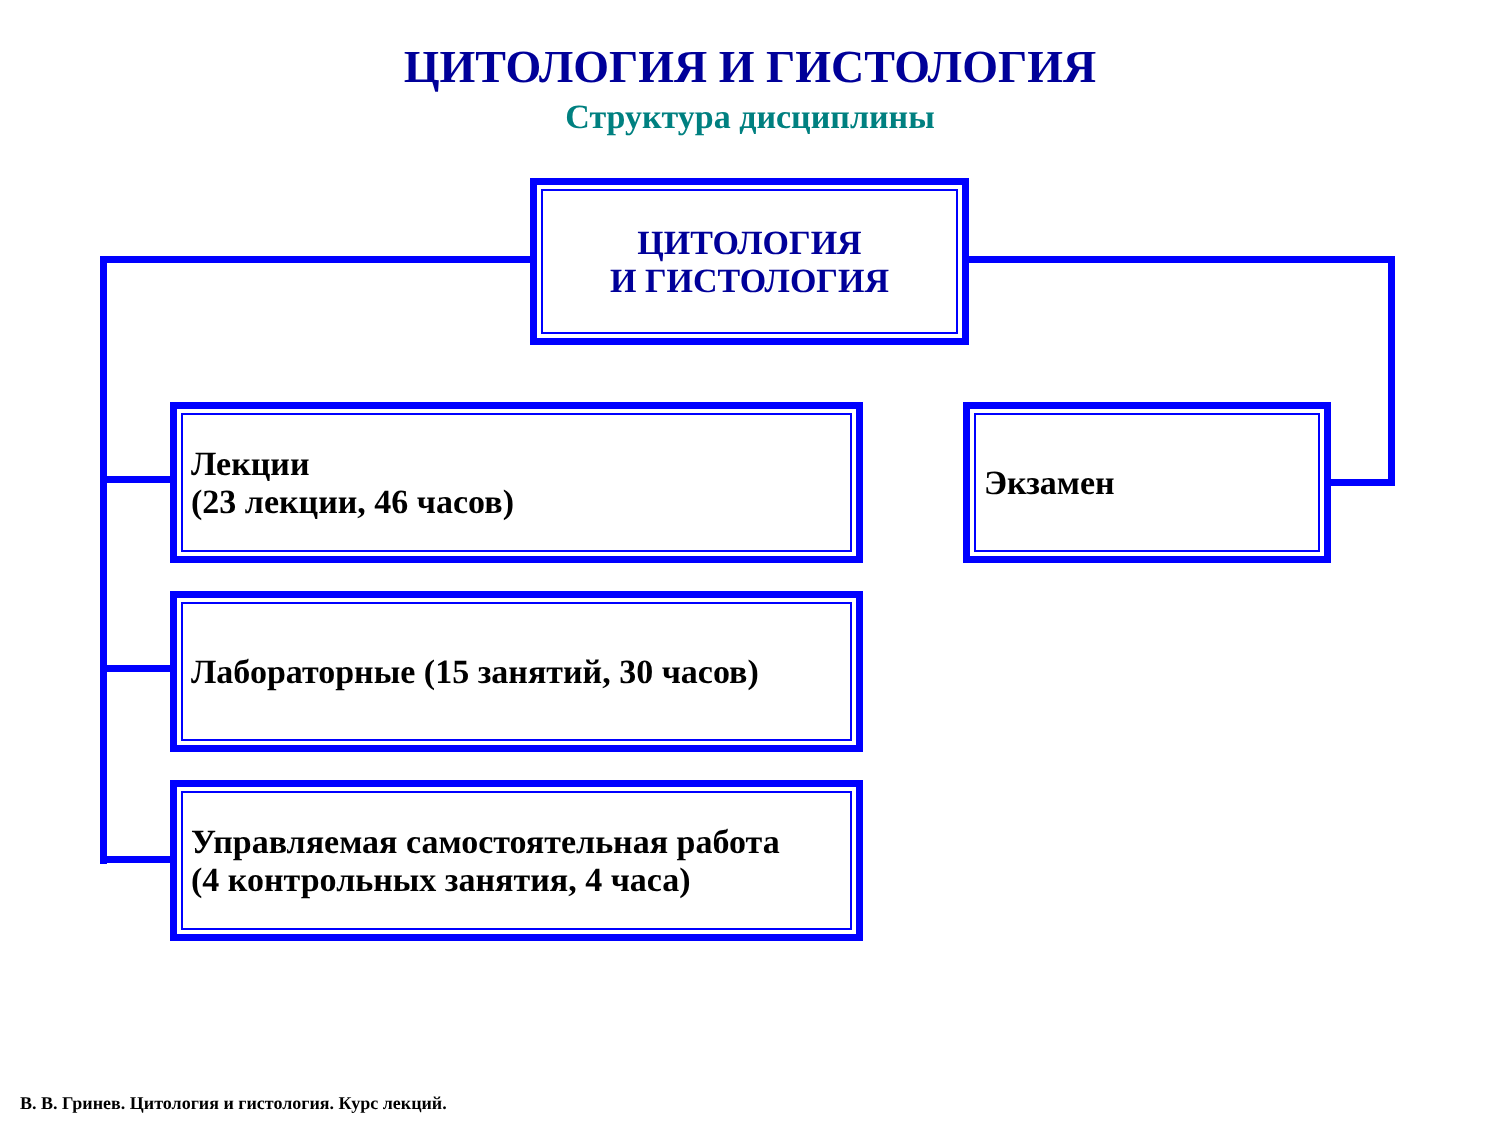ЦИТОЛОГИЯ И ГИСТОЛОГИЯ
Структура дисциплины
ЦИТОЛОГИЯ
И ГИСТОЛОГИЯ
Лекции
(23 лекции, 46 часов)
Экзамен
Лабораторные (15 занятий, 30 часов)
Управляемая самостоятельная работа
(4 контрольных занятия, 4 часа)
В. В. Гринев. Цитология и гистология. Курс лекций.